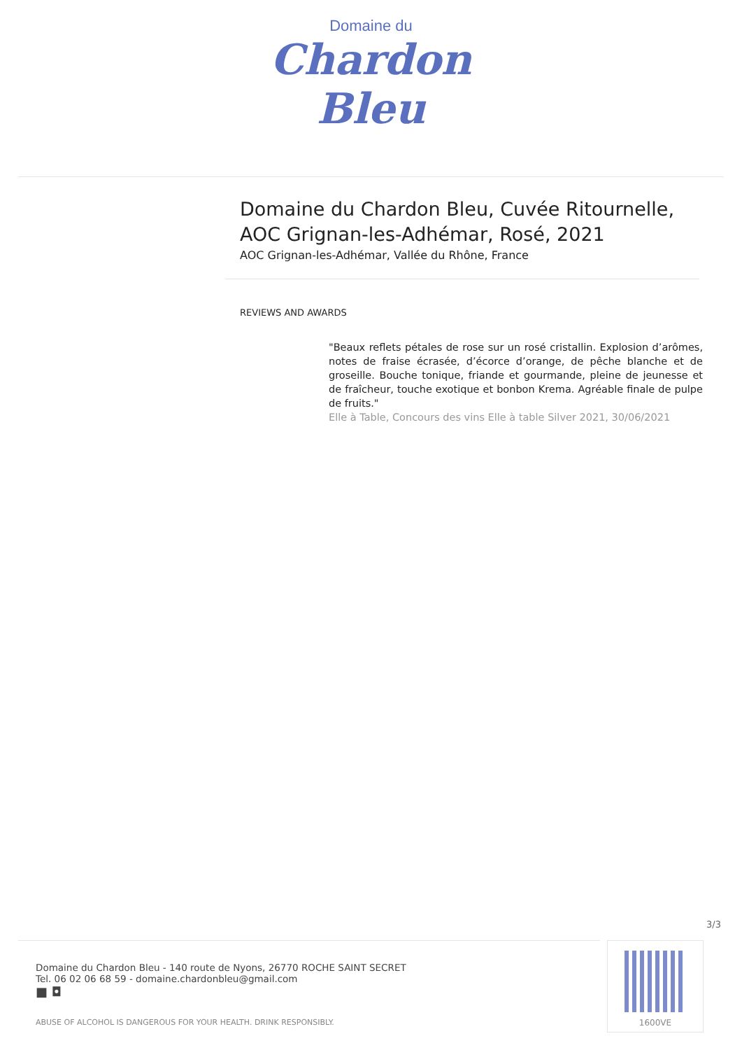Domaine du
Chardon
Bleu
Domaine du Chardon Bleu, Cuvée Ritournelle, AOC Grignan-les-Adhémar, Rosé, 2021
AOC Grignan-les-Adhémar, Vallée du Rhône, France
REVIEWS AND AWARDS
"Beaux reflets pétales de rose sur un rosé cristallin. Explosion d’arômes, notes de fraise écrasée, d’écorce d’orange, de pêche blanche et de groseille. Bouche tonique, friande et gourmande, pleine de jeunesse et de fraîcheur, touche exotique et bonbon Krema. Agréable finale de pulpe de fruits."
Elle à Table, Concours des vins Elle à table Silver 2021, 30/06/2021
3/3
Domaine du Chardon Bleu - 140 route de Nyons, 26770 ROCHE SAINT SECRET
Tel. 06 02 06 68 59 - domaine.chardonbleu@gmail.com
■ ◘
ABUSE OF ALCOHOL IS DANGEROUS FOR YOUR HEALTH. DRINK RESPONSIBLY.
1600VE